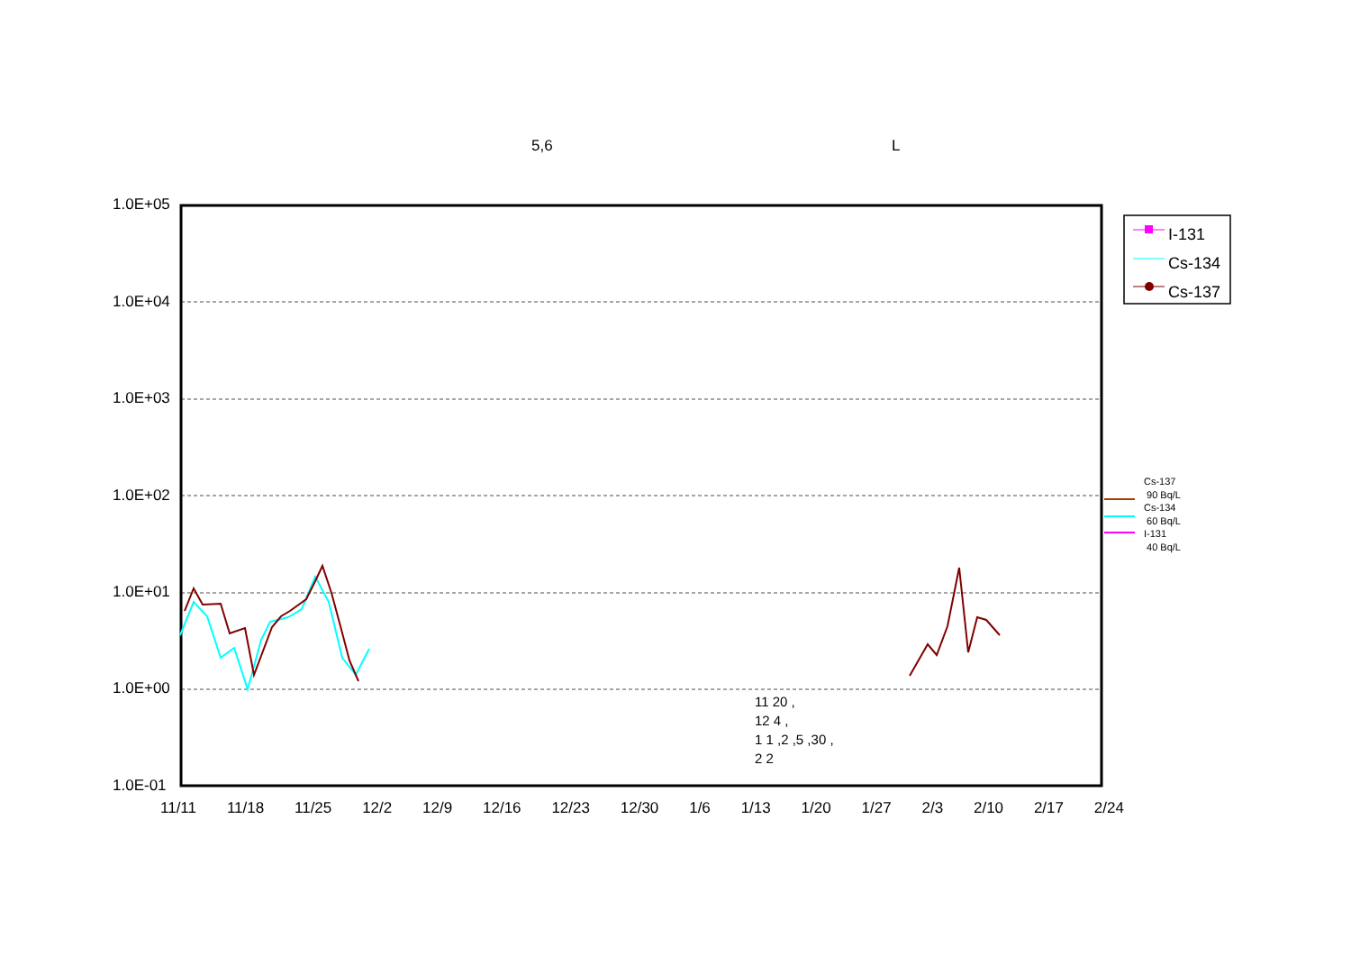5,6 L
1.0E+05
1.0E+04
1.0E+03
1.0E+02
1.0E+01
1.0E+00
1.0E-01
11/11 11/18 11/25 12/2 12/9 12/16 12/23 12/30 1/6 1/13 1/20 1/27 2/3 2/10 2/17 2/24
I-131
Cs-134
Cs-137
Cs-137
90 Bq/L
Cs-134
60 Bq/L
I-131
40 Bq/L
11 20 ,
12 4 ,
1 1 ,2 ,5 ,30 ,
2 2